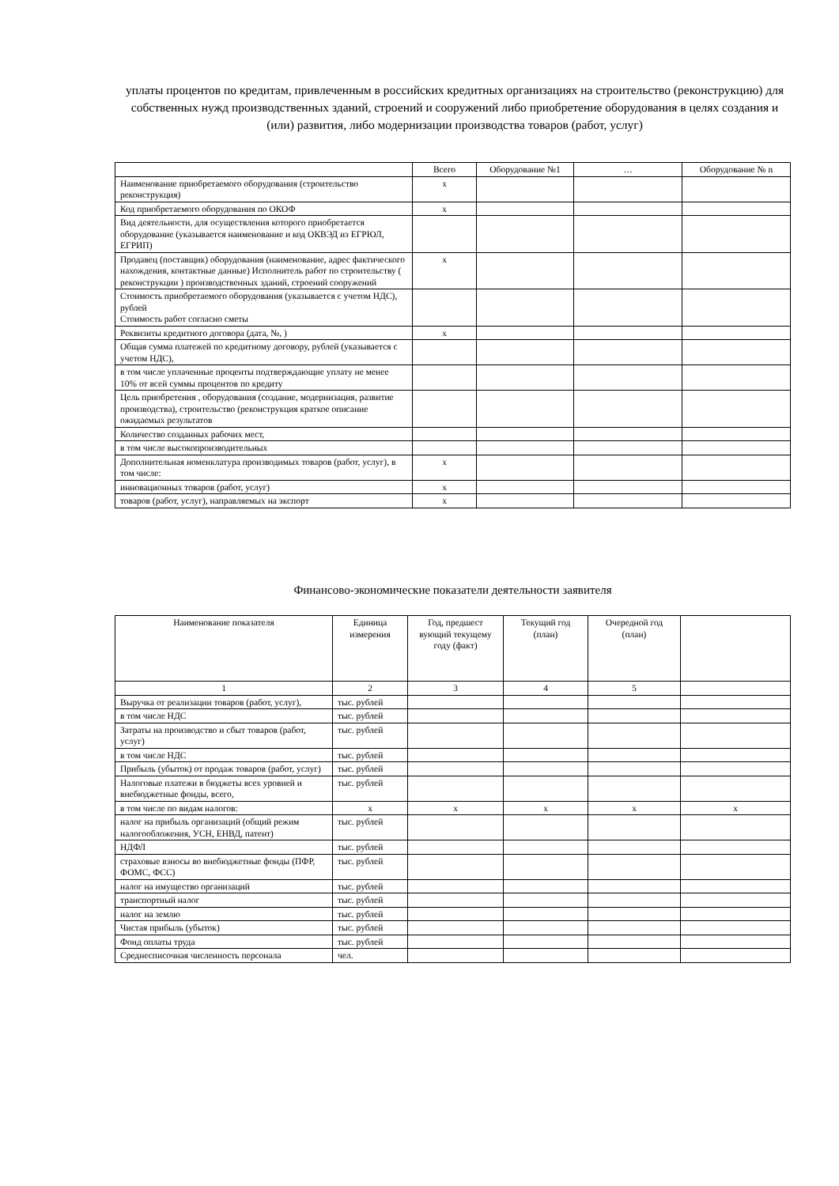уплаты процентов по кредитам, привлеченным в российских кредитных организациях на строительство (реконструкцию) для собственных нужд производственных зданий, строений и сооружений либо приобретение оборудования в целях создания и (или) развития, либо модернизации производства товаров (работ, услуг)
| | Всего | Оборудование №1 | … | Оборудование № n |
| --- | --- | --- | --- | --- |
| Наименование приобретаемого оборудования (строительство реконструкция) | x | | | |
| Код приобретаемого оборудования по ОКОФ | x | | | |
| Вид деятельности, для осуществления которого приобретается оборудование (указывается наименование и код ОКВЭД из ЕГРЮЛ, ЕГРИП) | | | | |
| Продавец (поставщик) оборудования (наименование, адрес фактического нахождения, контактные данные) Исполнитель работ по строительству ( реконструкции ) производственных зданий, строений сооружений | x | | | |
| Стоимость приобретаемого оборудования (указывается с учетом НДС), рублей Стоимость работ согласно сметы | | | | |
| Реквизиты кредитного договора (дата, №, ) | x | | | |
| Общая сумма платежей по кредитному договору, рублей (указывается с учетом НДС), | | | | |
| в том числе уплаченные проценты подтверждающие уплату не менее 10% от всей суммы процентов по кредиту | | | | |
| Цель приобретения , оборудования (создание, модернизация, развитие производства), строительство (реконструкция краткое описание ожидаемых результатов | | | | |
| Количество созданных рабочих мест, | | | | |
| в том числе высокопроизводительных | | | | |
| Дополнительная номенклатура производимых товаров (работ, услуг), в том числе: | x | | | |
| инновационных товаров (работ, услуг) | x | | | |
| товаров (работ, услуг), направляемых на экспорт | x | | | |
Финансово-экономические показатели деятельности заявителя
| Наименование показателя | Единица измерения | Год, предшест вующий текущему году (факт) | Текущий год (план) | Очередной год (план) | |
| --- | --- | --- | --- | --- | --- |
| 1 | 2 | 3 | 4 | 5 | |
| Выручка от реализации товаров (работ, услуг), | тыс. рублей | | | | |
| в том числе НДС | тыс. рублей | | | | |
| Затраты на производство и сбыт товаров (работ, услуг) | тыс. рублей | | | | |
| в том числе НДС | тыс. рублей | | | | |
| Прибыль (убыток) от продаж товаров (работ, услуг) | тыс. рублей | | | | |
| Налоговые платежи в бюджеты всех уровней и внебюджетные фонды, всего, | тыс. рублей | | | | |
| в том числе по видам налогов: | x | x | x | x | x |
| налог на прибыль организаций (общий режим налогообложения, УСН, ЕНВД, патент) | тыс. рублей | | | | |
| НДФЛ | тыс. рублей | | | | |
| страховые взносы во внебюджетные фонды (ПФР, ФОМС, ФСС) | тыс. рублей | | | | |
| налог на имущество организаций | тыс. рублей | | | | |
| транспортный налог | тыс. рублей | | | | |
| налог на землю | тыс. рублей | | | | |
| Чистая прибыль (убыток) | тыс. рублей | | | | |
| Фонд оплаты труда | тыс. рублей | | | | |
| Среднесписочная численность персонала | чел. | | | | |